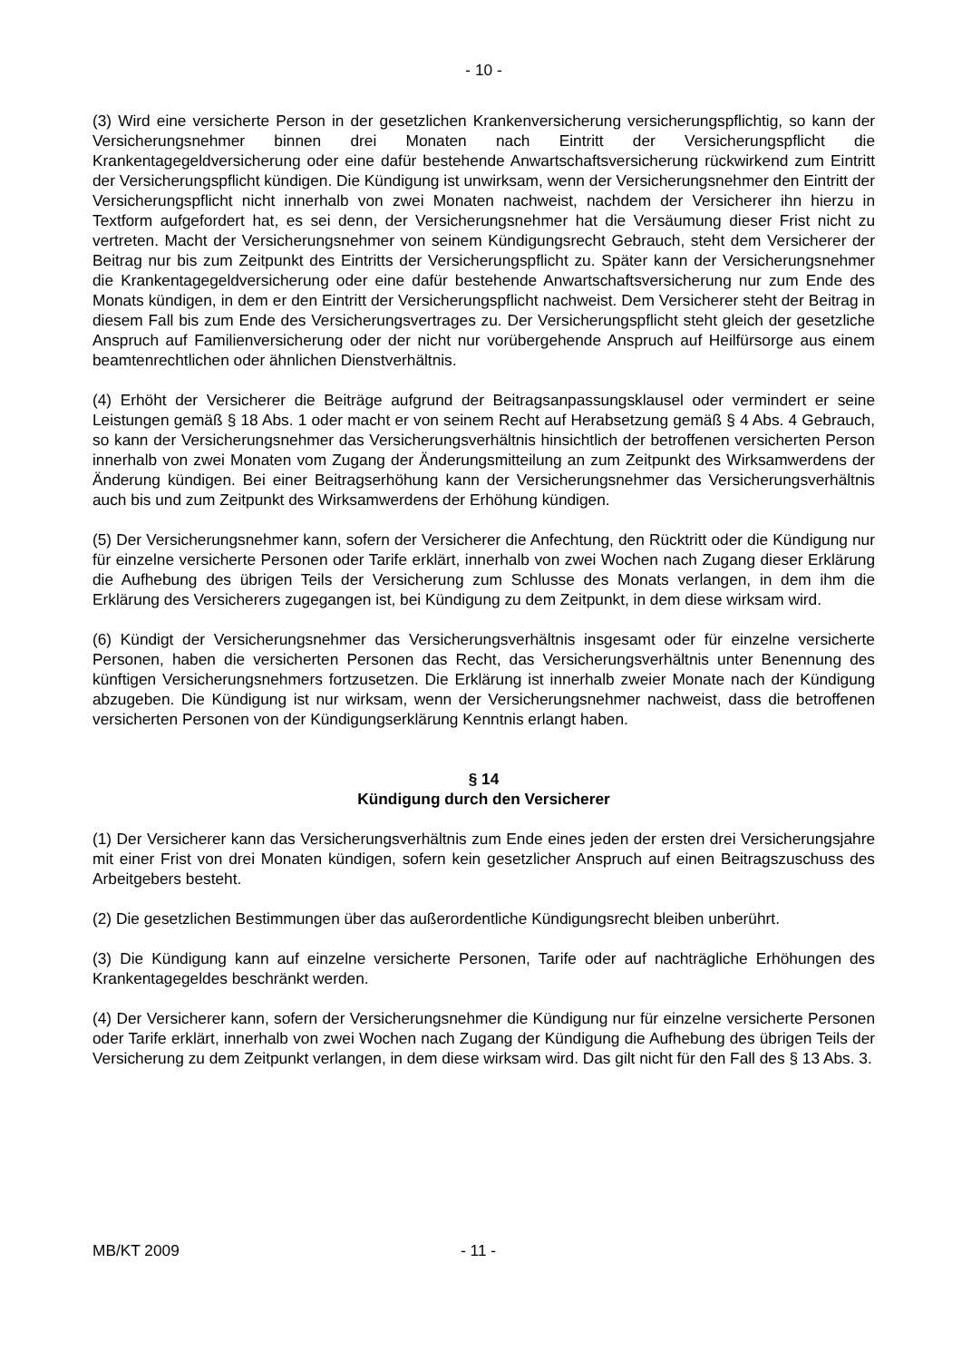- 10 -
(3) Wird eine versicherte Person in der gesetzlichen Krankenversicherung versicherungspflichtig, so kann der Versicherungsnehmer binnen drei Monaten nach Eintritt der Versicherungspflicht die Krankentagegeldversicherung oder eine dafür bestehende Anwartschaftsversicherung rückwirkend zum Eintritt der Versicherungspflicht kündigen. Die Kündigung ist unwirksam, wenn der Versicherungsnehmer den Eintritt der Versicherungspflicht nicht innerhalb von zwei Monaten nachweist, nachdem der Versicherer ihn hierzu in Textform aufgefordert hat, es sei denn, der Versicherungsnehmer hat die Versäumung dieser Frist nicht zu vertreten. Macht der Versicherungsnehmer von seinem Kündigungsrecht Gebrauch, steht dem Versicherer der Beitrag nur bis zum Zeitpunkt des Eintritts der Versicherungspflicht zu. Später kann der Versicherungsnehmer die Krankentagegeldversicherung oder eine dafür bestehende Anwartschaftsversicherung nur zum Ende des Monats kündigen, in dem er den Eintritt der Versicherungspflicht nachweist. Dem Versicherer steht der Beitrag in diesem Fall bis zum Ende des Versicherungsvertrages zu. Der Versicherungspflicht steht gleich der gesetzliche Anspruch auf Familienversicherung oder der nicht nur vorübergehende Anspruch auf Heilfürsorge aus einem beamtenrechtlichen oder ähnlichen Dienstverhältnis.
(4) Erhöht der Versicherer die Beiträge aufgrund der Beitragsanpassungsklausel oder vermindert er seine Leistungen gemäß § 18 Abs. 1 oder macht er von seinem Recht auf Herabsetzung gemäß § 4 Abs. 4 Gebrauch, so kann der Versicherungsnehmer das Versicherungsverhältnis hinsichtlich der betroffenen versicherten Person innerhalb von zwei Monaten vom Zugang der Änderungsmitteilung an zum Zeitpunkt des Wirksamwerdens der Änderung kündigen. Bei einer Beitragserhöhung kann der Versicherungsnehmer das Versicherungsverhältnis auch bis und zum Zeitpunkt des Wirksamwerdens der Erhöhung kündigen.
(5) Der Versicherungsnehmer kann, sofern der Versicherer die Anfechtung, den Rücktritt oder die Kündigung nur für einzelne versicherte Personen oder Tarife erklärt, innerhalb von zwei Wochen nach Zugang dieser Erklärung die Aufhebung des übrigen Teils der Versicherung zum Schlusse des Monats verlangen, in dem ihm die Erklärung des Versicherers zugegangen ist, bei Kündigung zu dem Zeitpunkt, in dem diese wirksam wird.
(6) Kündigt der Versicherungsnehmer das Versicherungsverhältnis insgesamt oder für einzelne versicherte Personen, haben die versicherten Personen das Recht, das Versicherungsverhältnis unter Benennung des künftigen Versicherungsnehmers fortzusetzen. Die Erklärung ist innerhalb zweier Monate nach der Kündigung abzugeben. Die Kündigung ist nur wirksam, wenn der Versicherungsnehmer nachweist, dass die betroffenen versicherten Personen von der Kündigungserklärung Kenntnis erlangt haben.
§ 14
Kündigung durch den Versicherer
(1) Der Versicherer kann das Versicherungsverhältnis zum Ende eines jeden der ersten drei Versicherungsjahre mit einer Frist von drei Monaten kündigen, sofern kein gesetzlicher Anspruch auf einen Beitragszuschuss des Arbeitgebers besteht.
(2) Die gesetzlichen Bestimmungen über das außerordentliche Kündigungsrecht bleiben unberührt.
(3) Die Kündigung kann auf einzelne versicherte Personen, Tarife oder auf nachträgliche Erhöhungen des Krankentagegeldes beschränkt werden.
(4) Der Versicherer kann, sofern der Versicherungsnehmer die Kündigung nur für einzelne versicherte Personen oder Tarife erklärt, innerhalb von zwei Wochen nach Zugang der Kündigung die Aufhebung des übrigen Teils der Versicherung zu dem Zeitpunkt verlangen, in dem diese wirksam wird. Das gilt nicht für den Fall des § 13 Abs. 3.
MB/KT 2009 - 11 -